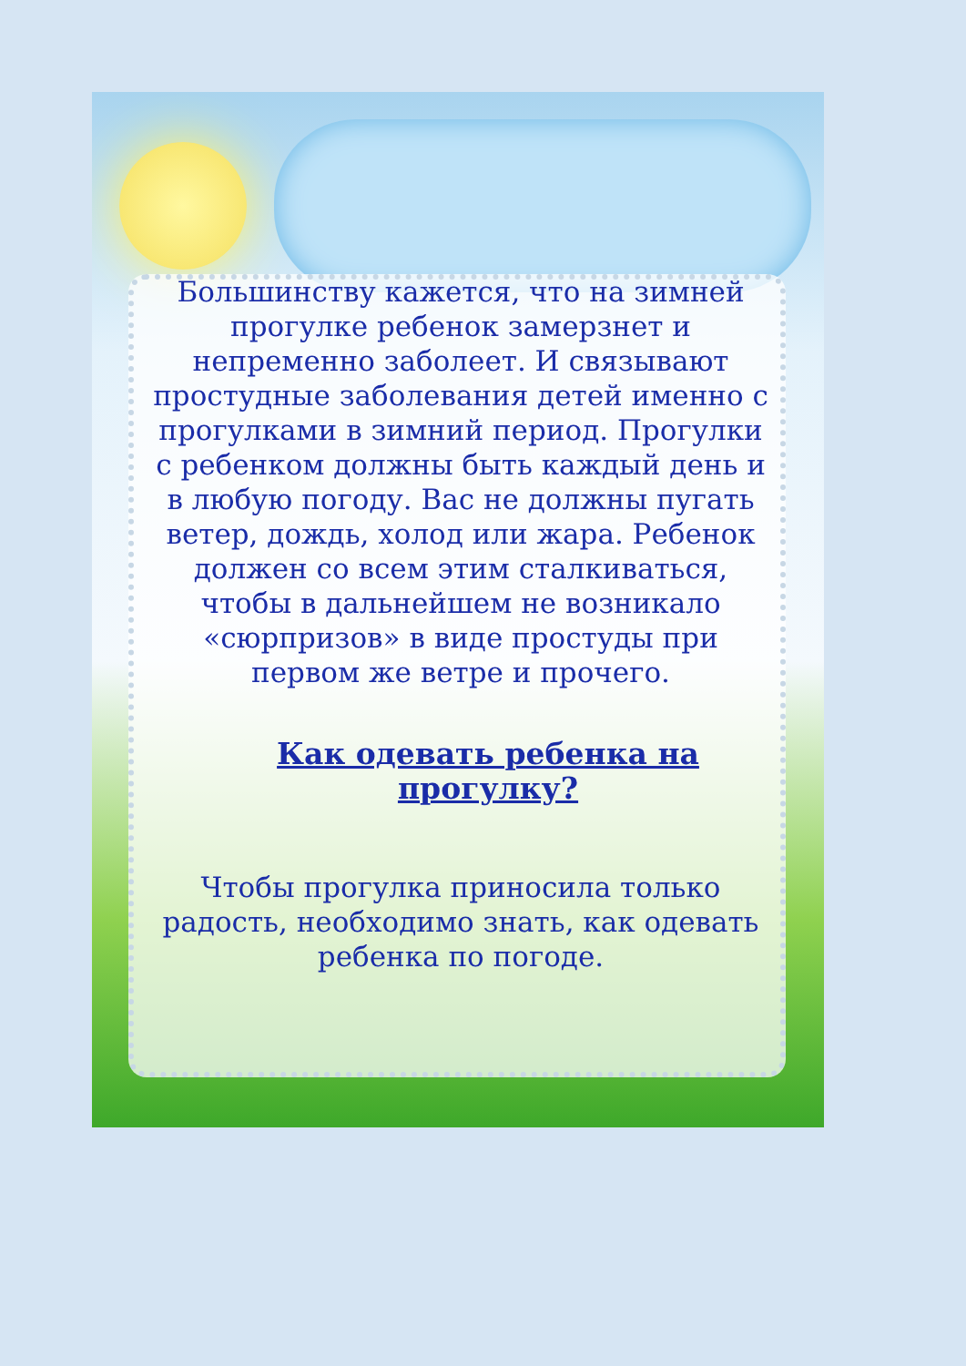Большинству кажется, что на зимней прогулке ребенок замерзнет и непременно заболеет. И связывают простудные заболевания детей именно с прогулками в зимний период. Прогулки с ребенком должны быть каждый день и в любую погоду. Вас не должны пугать ветер, дождь, холод или жара. Ребенок должен со всем этим сталкиваться, чтобы в дальнейшем не возникало «сюрпризов» в виде простуды при первом же ветре и прочего.
Как одевать ребенка на прогулку?
Чтобы прогулка приносила только радость, необходимо знать, как одевать ребенка по погоде.